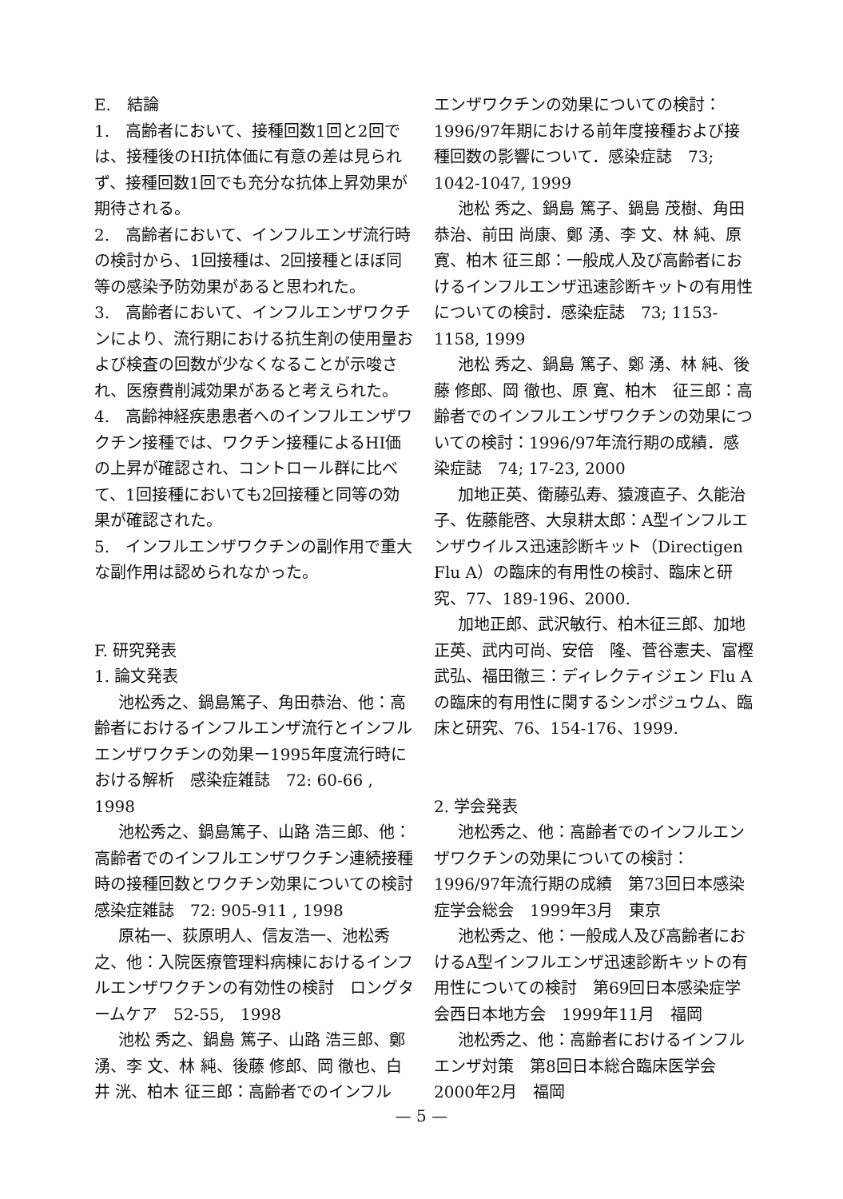E.　結論
1.　高齢者において、接種回数1回と2回では、接種後のHI抗体価に有意の差は見られず、接種回数1回でも充分な抗体上昇効果が期待される。
2.　高齢者において、インフルエンザ流行時の検討から、1回接種は、2回接種とほぼ同等の感染予防効果があると思われた。
3.　高齢者において、インフルエンザワクチンにより、流行期における抗生剤の使用量および検査の回数が少なくなることが示唆され、医療費削減効果があると考えられた。
4.　高齢神経疾患患者へのインフルエンザワクチン接種では、ワクチン接種によるHI価の上昇が確認され、コントロール群に比べて、1回接種においても2回接種と同等の効果が確認された。
5.　インフルエンザワクチンの副作用で重大な副作用は認められなかった。
F. 研究発表
1. 論文発表
池松秀之、鍋島篤子、角田恭治、他：高齢者におけるインフルエンザ流行とインフルエンザワクチンの効果ー1995年度流行時における解析　感染症雑誌　72: 60-66 , 1998
池松秀之、鍋島篤子、山路 浩三郎、他：高齢者でのインフルエンザワクチン連続接種時の接種回数とワクチン効果についての検討　感染症雑誌　72: 905-911 , 1998
原祐一、荻原明人、信友浩一、池松秀之、他：入院医療管理料病棟におけるインフルエンザワクチンの有効性の検討　ロングタームケア　52-55,　1998
池松 秀之、鍋島 篤子、山路 浩三郎、鄭 湧、李 文、林 純、後藤 修郎、岡 徹也、白井 洸、柏木 征三郎：高齢者でのインフル
エンザワクチンの効果についての検討：1996/97年期における前年度接種および接種回数の影響について．感染症誌　73; 1042-1047, 1999
池松 秀之、鍋島 篤子、鍋島 茂樹、角田恭治、前田 尚康、鄭 湧、李 文、林 純、原 寛、柏木 征三郎：一般成人及び高齢者におけるインフルエンザ迅速診断キットの有用性についての検討．感染症誌　73; 1153-1158, 1999
池松 秀之、鍋島 篤子、鄭 湧、林 純、後藤 修郎、岡 徹也、原 寛、柏木　征三郎：高齢者でのインフルエンザワクチンの効果についての検討：1996/97年流行期の成績．感染症誌　74; 17-23, 2000
加地正英、衛藤弘寿、猿渡直子、久能治子、佐藤能啓、大泉耕太郎：A型インフルエンザウイルス迅速診断キット（Directigen Flu A）の臨床的有用性の検討、臨床と研究、77、189-196、2000.
加地正郎、武沢敏行、柏木征三郎、加地正英、武内可尚、安倍　隆、菅谷憲夫、富樫武弘、福田徹三：ディレクティジェン Flu Aの臨床的有用性に関するシンポジュウム、臨床と研究、76、154-176、1999.
2. 学会発表
池松秀之、他：高齢者でのインフルエンザワクチンの効果についての検討：1996/97年流行期の成績　第73回日本感染症学会総会　1999年3月　東京
池松秀之、他：一般成人及び高齢者におけるA型インフルエンザ迅速診断キットの有用性についての検討　第69回日本感染症学会西日本地方会　1999年11月　福岡
池松秀之、他：高齢者におけるインフルエンザ対策　第8回日本総合臨床医学会　2000年2月　福岡
— 5 —